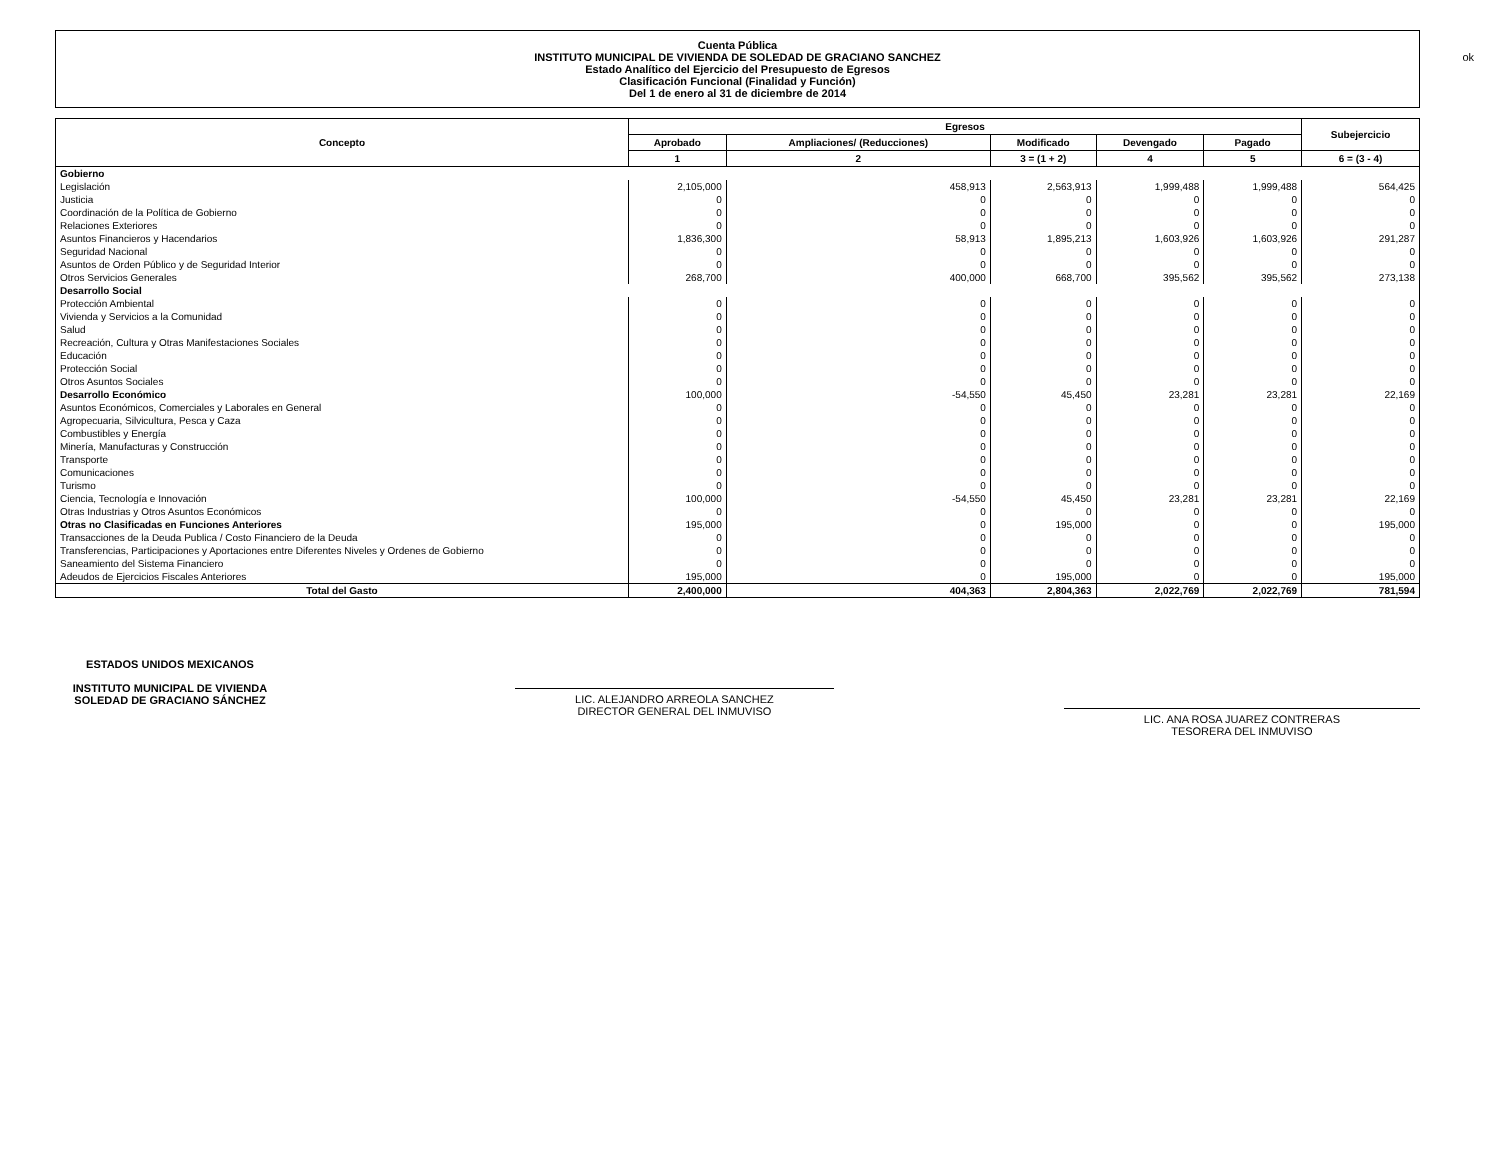Cuenta Pública
INSTITUTO MUNICIPAL DE VIVIENDA DE SOLEDAD DE GRACIANO SANCHEZ
Estado Analítico del Ejercicio del Presupuesto de Egresos
Clasificación Funcional (Finalidad y Función)
Del 1 de enero al 31 de diciembre de 2014
ok
| Concepto | Egresos | | | | | Subejercicio |
| --- | --- | --- | --- | --- | --- | --- |
| | Aprobado | Ampliaciones/ (Reducciones) | Modificado | Devengado | Pagado | |
| | 1 | 2 | 3 = (1 + 2) | 4 | 5 | 6 = (3 - 4) |
| Gobierno | | | | | | |
| Legislación | 2,105,000 | 458,913 | 2,563,913 | 1,999,488 | 1,999,488 | 564,425 |
| Justicia | 0 | 0 | 0 | 0 | 0 | 0 |
| Coordinación de la Política de Gobierno | 0 | 0 | 0 | 0 | 0 | 0 |
| Relaciones Exteriores | 0 | 0 | 0 | 0 | 0 | 0 |
| Asuntos Financieros y Hacendarios | 1,836,300 | 58,913 | 1,895,213 | 1,603,926 | 1,603,926 | 291,287 |
| Seguridad Nacional | 0 | 0 | 0 | 0 | 0 | 0 |
| Asuntos de Orden Público y de Seguridad Interior | 0 | 0 | 0 | 0 | 0 | 0 |
| Otros Servicios Generales | 268,700 | 400,000 | 668,700 | 395,562 | 395,562 | 273,138 |
| Desarrollo Social | | | | | | |
| Protección Ambiental | 0 | 0 | 0 | 0 | 0 | 0 |
| Vivienda y Servicios a la Comunidad | 0 | 0 | 0 | 0 | 0 | 0 |
| Salud | 0 | 0 | 0 | 0 | 0 | 0 |
| Recreación, Cultura y Otras Manifestaciones Sociales | 0 | 0 | 0 | 0 | 0 | 0 |
| Educación | 0 | 0 | 0 | 0 | 0 | 0 |
| Protección Social | 0 | 0 | 0 | 0 | 0 | 0 |
| Otros Asuntos Sociales | 0 | 0 | 0 | 0 | 0 | 0 |
| Desarrollo Económico | 100,000 | -54,550 | 45,450 | 23,281 | 23,281 | 22,169 |
| Asuntos Económicos, Comerciales y Laborales en General | 0 | 0 | 0 | 0 | 0 | 0 |
| Agropecuaria, Silvicultura, Pesca y Caza | 0 | 0 | 0 | 0 | 0 | 0 |
| Combustibles y Energía | 0 | 0 | 0 | 0 | 0 | 0 |
| Minería, Manufacturas y Construcción | 0 | 0 | 0 | 0 | 0 | 0 |
| Transporte | 0 | 0 | 0 | 0 | 0 | 0 |
| Comunicaciones | 0 | 0 | 0 | 0 | 0 | 0 |
| Turismo | 0 | 0 | 0 | 0 | 0 | 0 |
| Ciencia, Tecnología e Innovación | 100,000 | -54,550 | 45,450 | 23,281 | 23,281 | 22,169 |
| Otras Industrias y Otros Asuntos Económicos | 0 | 0 | 0 | 0 | 0 | 0 |
| Otras no Clasificadas en Funciones Anteriores | 195,000 | 0 | 195,000 | 0 | 0 | 195,000 |
| Transacciones de la Deuda Publica / Costo Financiero de la Deuda | 0 | 0 | 0 | 0 | 0 | 0 |
| Transferencias, Participaciones y Aportaciones entre Diferentes Niveles y Ordenes de Gobierno | 0 | 0 | 0 | 0 | 0 | 0 |
| Saneamiento del Sistema Financiero | 0 | 0 | 0 | 0 | 0 | 0 |
| Adeudos de Ejercicios Fiscales Anteriores | 195,000 | 0 | 195,000 | 0 | 0 | 195,000 |
| Total del Gasto | 2,400,000 | 404,363 | 2,804,363 | 2,022,769 | 2,022,769 | 781,594 |
ESTADOS UNIDOS MEXICANOS
INSTITUTO MUNICIPAL DE VIVIENDA
SOLEDAD DE GRACIANO SÁNCHEZ
LIC. ALEJANDRO ARREOLA SANCHEZ
DIRECTOR GENERAL DEL INMUVISO
LIC. ANA ROSA JUAREZ CONTRERAS
TESORERA DEL INMUVISO